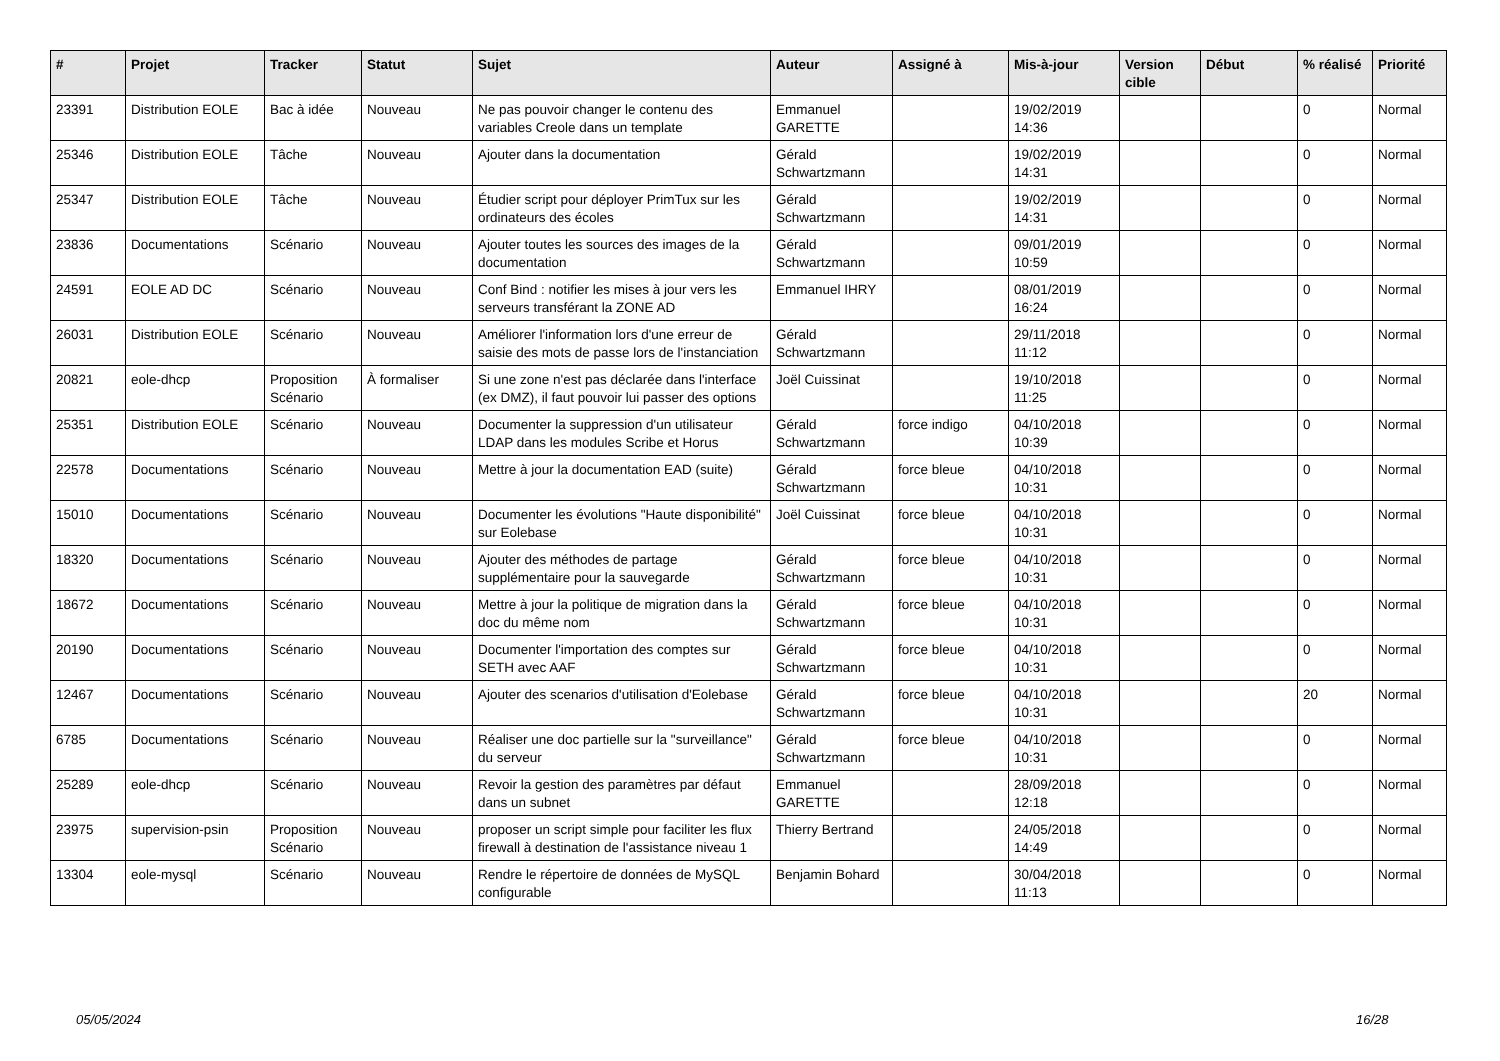| # | Projet | Tracker | Statut | Sujet | Auteur | Assigné à | Mis-à-jour | Version cible | Début | % réalisé | Priorité |
| --- | --- | --- | --- | --- | --- | --- | --- | --- | --- | --- | --- |
| 23391 | Distribution EOLE | Bac à idée | Nouveau | Ne pas pouvoir changer le contenu des variables Creole dans un template | Emmanuel GARETTE | | 19/02/2019 14:36 | | | 0 | Normal |
| 25346 | Distribution EOLE | Tâche | Nouveau | Ajouter dans la documentation | Gérald Schwartzmann | | 19/02/2019 14:31 | | | 0 | Normal |
| 25347 | Distribution EOLE | Tâche | Nouveau | Étudier script pour déployer PrimTux sur les ordinateurs des écoles | Gérald Schwartzmann | | 19/02/2019 14:31 | | | 0 | Normal |
| 23836 | Documentations | Scénario | Nouveau | Ajouter toutes les sources des images de la documentation | Gérald Schwartzmann | | 09/01/2019 10:59 | | | 0 | Normal |
| 24591 | EOLE AD DC | Scénario | Nouveau | Conf Bind : notifier les mises à jour vers les serveurs transférant la ZONE AD | Emmanuel IHRY | | 08/01/2019 16:24 | | | 0 | Normal |
| 26031 | Distribution EOLE | Scénario | Nouveau | Améliorer l'information lors d'une erreur de saisie des mots de passe lors de l'instanciation | Gérald Schwartzmann | | 29/11/2018 11:12 | | | 0 | Normal |
| 20821 | eole-dhcp | Proposition Scénario | À formaliser | Si une zone n'est pas déclarée dans l'interface (ex DMZ), il faut pouvoir lui passer des options | Joël Cuissinat | | 19/10/2018 11:25 | | | 0 | Normal |
| 25351 | Distribution EOLE | Scénario | Nouveau | Documenter la suppression d'un utilisateur LDAP dans les modules Scribe et Horus | Gérald Schwartzmann | force indigo | 04/10/2018 10:39 | | | 0 | Normal |
| 22578 | Documentations | Scénario | Nouveau | Mettre à jour la documentation EAD (suite) | Gérald Schwartzmann | force bleue | 04/10/2018 10:31 | | | 0 | Normal |
| 15010 | Documentations | Scénario | Nouveau | Documenter les évolutions "Haute disponibilité" sur Eolebase | Joël Cuissinat | force bleue | 04/10/2018 10:31 | | | 0 | Normal |
| 18320 | Documentations | Scénario | Nouveau | Ajouter des méthodes de partage supplémentaire pour la sauvegarde | Gérald Schwartzmann | force bleue | 04/10/2018 10:31 | | | 0 | Normal |
| 18672 | Documentations | Scénario | Nouveau | Mettre à jour la politique de migration dans la doc du même nom | Gérald Schwartzmann | force bleue | 04/10/2018 10:31 | | | 0 | Normal |
| 20190 | Documentations | Scénario | Nouveau | Documenter l'importation des comptes sur SETH avec AAF | Gérald Schwartzmann | force bleue | 04/10/2018 10:31 | | | 0 | Normal |
| 12467 | Documentations | Scénario | Nouveau | Ajouter des scenarios d'utilisation d'Eolebase | Gérald Schwartzmann | force bleue | 04/10/2018 10:31 | | | 20 | Normal |
| 6785 | Documentations | Scénario | Nouveau | Réaliser une doc partielle sur la "surveillance" du serveur | Gérald Schwartzmann | force bleue | 04/10/2018 10:31 | | | 0 | Normal |
| 25289 | eole-dhcp | Scénario | Nouveau | Revoir la gestion des paramètres par défaut dans un subnet | Emmanuel GARETTE | | 28/09/2018 12:18 | | | 0 | Normal |
| 23975 | supervision-psin | Proposition Scénario | Nouveau | proposer un script simple pour faciliter les flux firewall à destination de l'assistance niveau 1 | Thierry Bertrand | | 24/05/2018 14:49 | | | 0 | Normal |
| 13304 | eole-mysql | Scénario | Nouveau | Rendre le répertoire de données de MySQL configurable | Benjamin Bohard | | 30/04/2018 11:13 | | | 0 | Normal |
05/05/2024 16/28